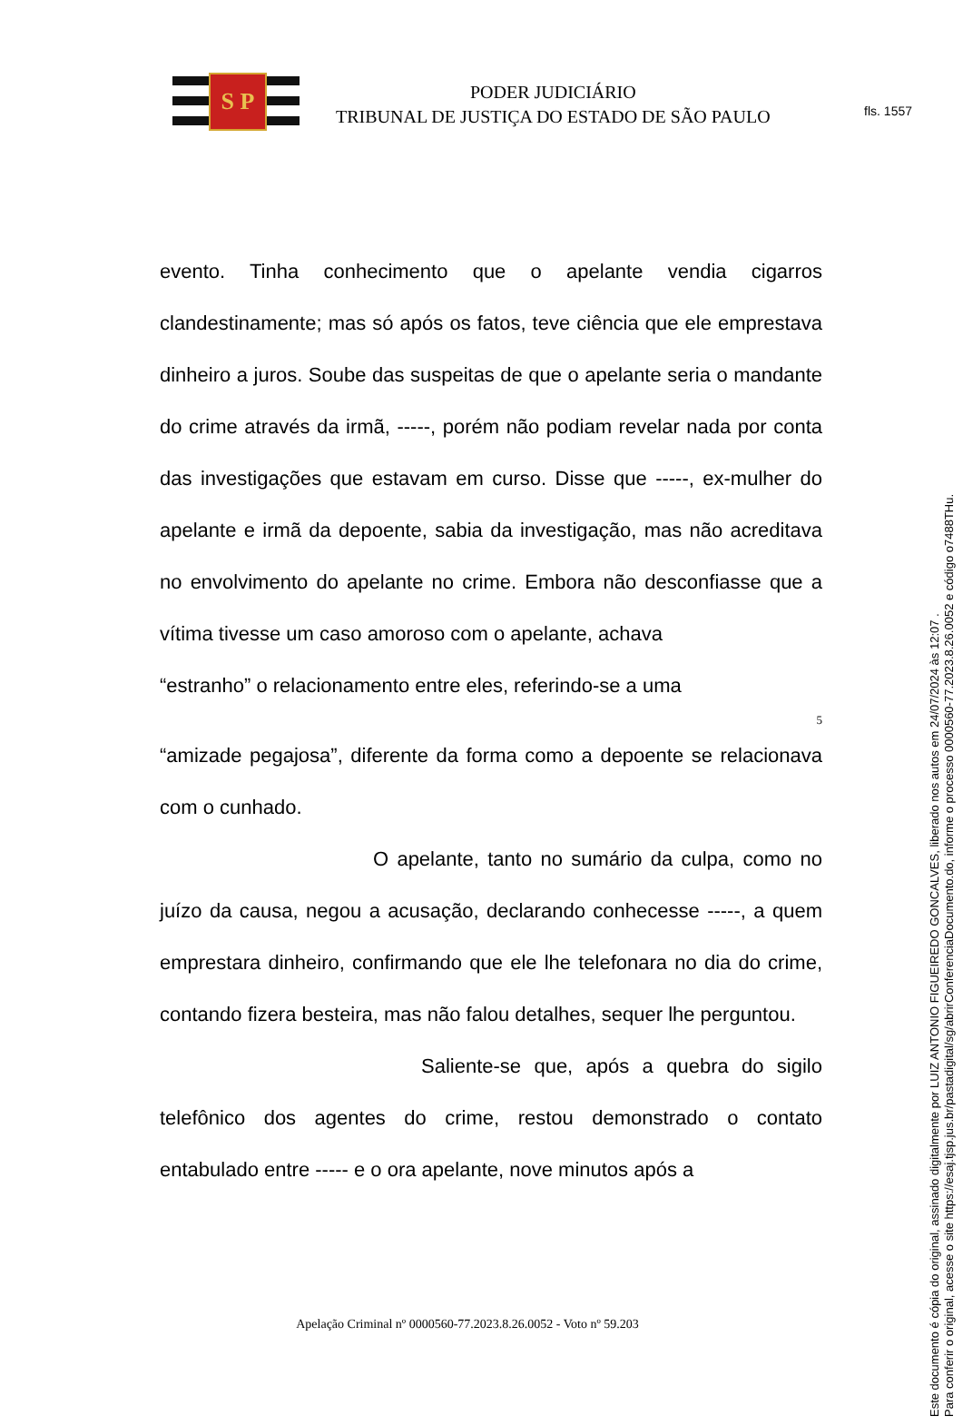fls. 1557
S P
PODER JUDICIÁRIO
TRIBUNAL DE JUSTIÇA DO ESTADO DE SÃO PAULO
evento. Tinha conhecimento que o apelante vendia cigarros clandestinamente; mas só após os fatos, teve ciência que ele emprestava dinheiro a juros. Soube das suspeitas de que o apelante seria o mandante do crime através da irmã, -----, porém não podiam revelar nada por conta das investigações que estavam em curso. Disse que -----, ex-mulher do apelante e irmã da depoente, sabia da investigação, mas não acreditava no envolvimento do apelante no crime. Embora não desconfiasse que a vítima tivesse um caso amoroso com o apelante, achava
“estranho” o relacionamento entre eles, referindo-se a uma
5
“amizade pegajosa”, diferente da forma como a depoente se relacionava com o cunhado.
O apelante, tanto no sumário da culpa, como no juízo da causa, negou a acusação, declarando conhecesse -----, a quem emprestara dinheiro, confirmando que ele lhe telefonara no dia do crime, contando fizera besteira, mas não falou detalhes, sequer lhe perguntou.
Saliente-se que, após a quebra do sigilo telefônico dos agentes do crime, restou demonstrado o contato entabulado entre ----- e o ora apelante, nove minutos após a
Apelação Criminal nº 0000560-77.2023.8.26.0052 - Voto nº 59.203
Este documento é cópia do original, assinado digitalmente por LUIZ ANTONIO FIGUEIREDO GONCALVES, liberado nos autos em 24/07/2024 às 12:07 .
Para conferir o original, acesse o site https://esaj.tjsp.jus.br/pastadigital/sg/abrirConferenciaDocumento.do, informe o processo 0000560-77.2023.8.26.0052 e código o7488THu.